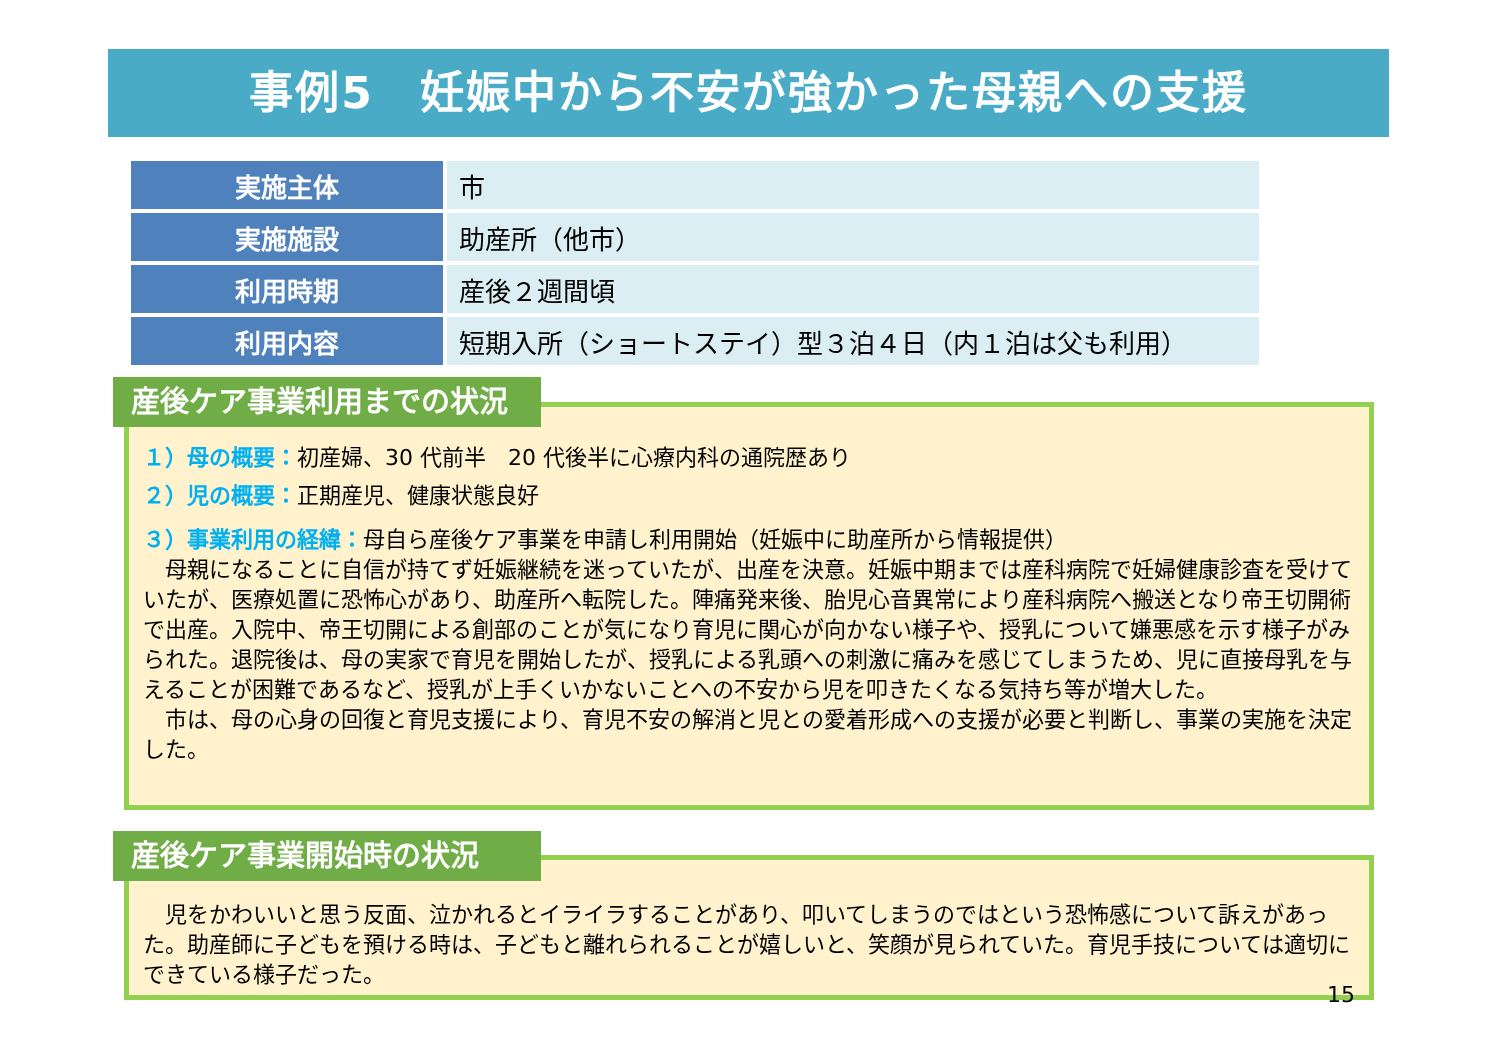事例5　妊娠中から不安が強かった母親への支援
| 実施主体 | 市 |
| 実施施設 | 助産所（他市） |
| 利用時期 | 産後２週間頃 |
| 利用内容 | 短期入所（ショートステイ）型３泊４日（内１泊は父も利用） |
１）母の概要：初産婦、30 代前半　20 代後半に心療内科の通院歴あり
２）児の概要：正期産児、健康状態良好
３）事業利用の経緯：母自ら産後ケア事業を申請し利用開始（妊娠中に助産所から情報提供）
　母親になることに自信が持てず妊娠継続を迷っていたが、出産を決意。妊娠中期までは産科病院で妊婦健康診査を受けていたが、医療処置に恐怖心があり、助産所へ転院した。陣痛発来後、胎児心音異常により産科病院へ搬送となり帝王切開術で出産。入院中、帝王切開による創部のことが気になり育児に関心が向かない様子や、授乳について嫌悪感を示す様子がみられた。退院後は、母の実家で育児を開始したが、授乳による乳頭への刺激に痛みを感じてしまうため、児に直接母乳を与えることが困難であるなど、授乳が上手くいかないことへの不安から児を叩きたくなる気持ち等が増大した。
　市は、母の心身の回復と育児支援により、育児不安の解消と児との愛着形成への支援が必要と判断し、事業の実施を決定した。
産後ケア事業利用までの状況
　児をかわいいと思う反面、泣かれるとイライラすることがあり、叩いてしまうのではという恐怖感について訴えがあった。助産師に子どもを預ける時は、子どもと離れられることが嬉しいと、笑顔が見られていた。育児手技については適切にできている様子だった。
15
産後ケア事業開始時の状況